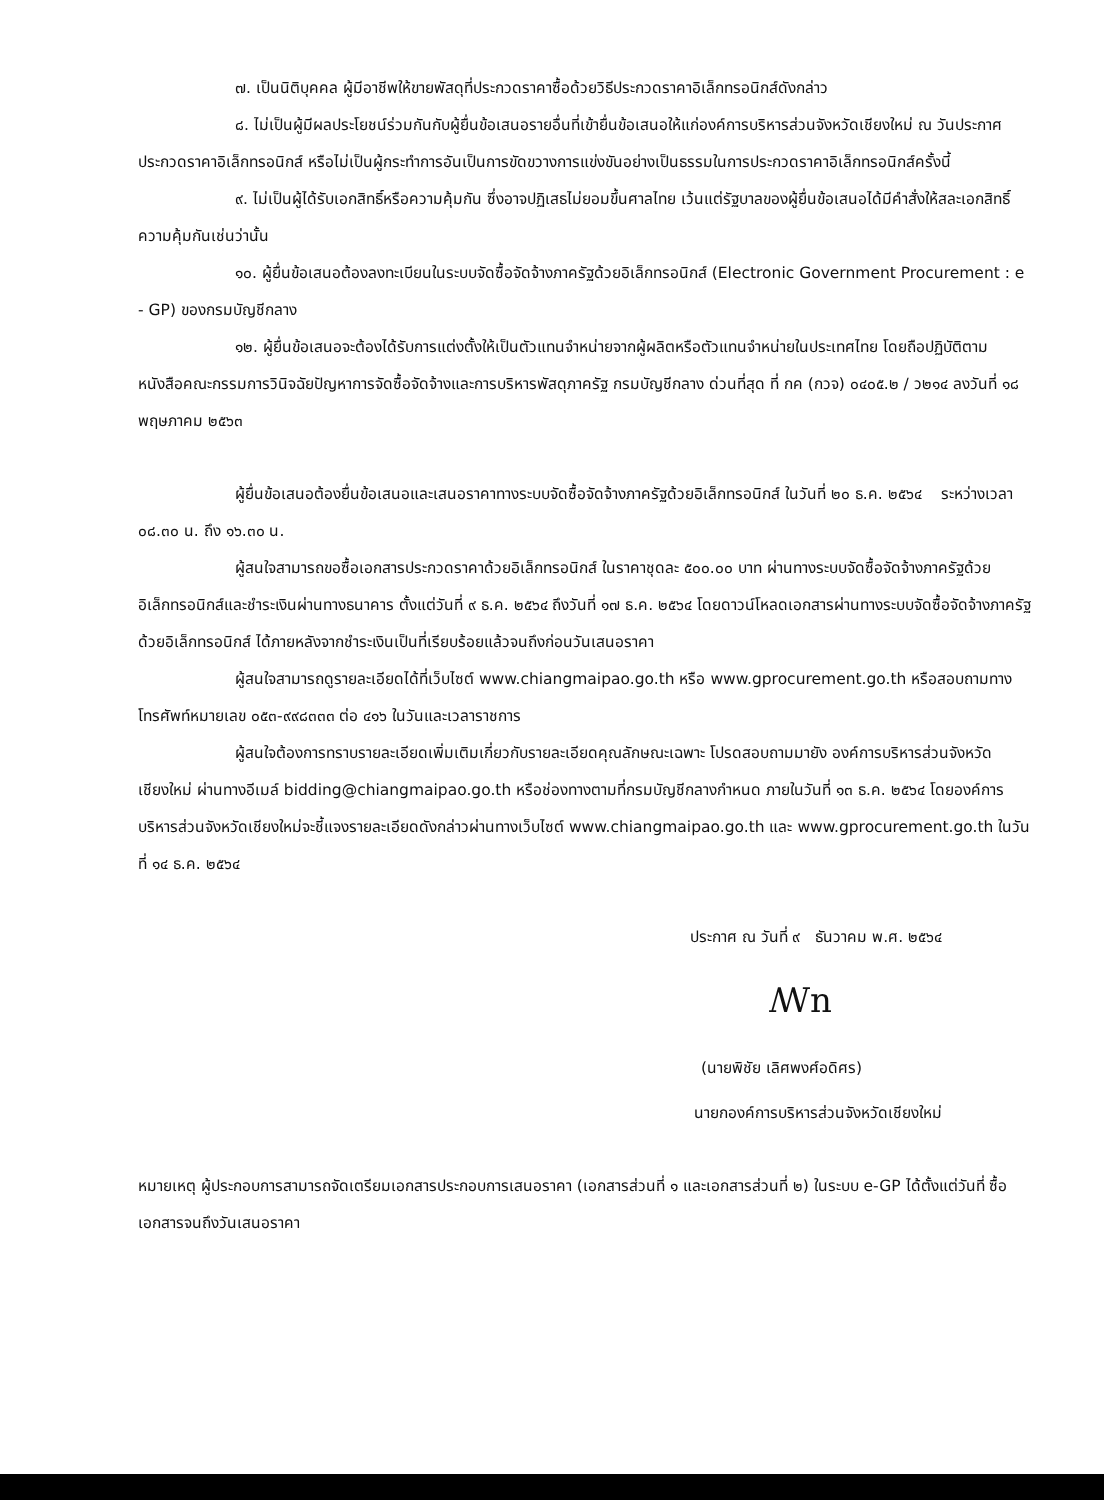๗. เป็นนิติบุคคล ผู้มีอาชีพให้ขายพัสดุที่ประกวดราคาซื้อด้วยวิธีประกวดราคาอิเล็กทรอนิกส์ดังกล่าว
๘. ไม่เป็นผู้มีผลประโยชน์ร่วมกันกับผู้ยื่นข้อเสนอรายอื่นที่เข้ายื่นข้อเสนอให้แก่องค์การบริหารส่วนจังหวัดเชียงใหม่ ณ วันประกาศประกวดราคาอิเล็กทรอนิกส์ หรือไม่เป็นผู้กระทำการอันเป็นการขัดขวางการแข่งขันอย่างเป็นธรรมในการประกวดราคาอิเล็กทรอนิกส์ครั้งนี้
๙. ไม่เป็นผู้ได้รับเอกสิทธิ์หรือความคุ้มกัน ซึ่งอาจปฏิเสธไม่ยอมขึ้นศาลไทย เว้นแต่รัฐบาลของผู้ยื่นข้อเสนอได้มีคำสั่งให้สละเอกสิทธิ์ความคุ้มกันเช่นว่านั้น
๑๐. ผู้ยื่นข้อเสนอต้องลงทะเบียนในระบบจัดซื้อจัดจ้างภาครัฐด้วยอิเล็กทรอนิกส์ (Electronic Government Procurement : e - GP) ของกรมบัญชีกลาง
๑๒. ผู้ยื่นข้อเสนอจะต้องได้รับการแต่งตั้งให้เป็นตัวแทนจำหน่ายจากผู้ผลิตหรือตัวแทนจำหน่ายในประเทศไทย โดยถือปฏิบัติตามหนังสือคณะกรรมการวินิจฉัยปัญหาการจัดซื้อจัดจ้างและการบริหารพัสดุภาครัฐ กรมบัญชีกลาง ด่วนที่สุด ที่ กค (กวจ) ๐๔๐๕.๒ / ว๒๑๔ ลงวันที่ ๑๘ พฤษภาคม ๒๕๖๓
ผู้ยื่นข้อเสนอต้องยื่นข้อเสนอและเสนอราคาทางระบบจัดซื้อจัดจ้างภาครัฐด้วยอิเล็กทรอนิกส์ ในวันที่ ๒๐ ธ.ค. ๒๕๖๔ ระหว่างเวลา ๐๘.๓๐ น. ถึง ๑๖.๓๐ น.
ผู้สนใจสามารถขอซื้อเอกสารประกวดราคาด้วยอิเล็กทรอนิกส์ ในราคาชุดละ ๕๐๐.๐๐ บาท ผ่านทางระบบจัดซื้อจัดจ้างภาครัฐด้วยอิเล็กทรอนิกส์และชำระเงินผ่านทางธนาคาร ตั้งแต่วันที่ ๙ ธ.ค. ๒๕๖๔ ถึงวันที่ ๑๗ ธ.ค. ๒๕๖๔ โดยดาวน์โหลดเอกสารผ่านทางระบบจัดซื้อจัดจ้างภาครัฐด้วยอิเล็กทรอนิกส์ ได้ภายหลังจากชำระเงินเป็นที่เรียบร้อยแล้วจนถึงก่อนวันเสนอราคา
ผู้สนใจสามารถดูรายละเอียดได้ที่เว็บไซต์ www.chiangmaipao.go.th หรือ www.gprocurement.go.th หรือสอบถามทางโทรศัพท์หมายเลข ๐๕๓-๙๙๘๓๓๓ ต่อ ๔๑๖ ในวันและเวลาราชการ
ผู้สนใจต้องการทราบรายละเอียดเพิ่มเติมเกี่ยวกับรายละเอียดคุณลักษณะเฉพาะ โปรดสอบถามมายัง องค์การบริหารส่วนจังหวัดเชียงใหม่ ผ่านทางอีเมล์ bidding@chiangmaipao.go.th หรือช่องทางตามที่กรมบัญชีกลางกำหนด ภายในวันที่ ๑๓ ธ.ค. ๒๕๖๔ โดยองค์การบริหารส่วนจังหวัดเชียงใหม่จะชี้แจงรายละเอียดดังกล่าวผ่านทางเว็บไซต์ www.chiangmaipao.go.th และ www.gprocurement.go.th ในวันที่ ๑๔ ธ.ค. ๒๕๖๔
ประกาศ ณ วันที่ ๙ ธันวาคม พ.ศ. ๒๕๖๔
ꟿn
(นายพิชัย เลิศพงศ์อดิศร)
นายกองค์การบริหารส่วนจังหวัดเชียงใหม่
หมายเหตุ ผู้ประกอบการสามารถจัดเตรียมเอกสารประกอบการเสนอราคา (เอกสารส่วนที่ ๑ และเอกสารส่วนที่ ๒) ในระบบ e-GP ได้ตั้งแต่วันที่ ซื้อเอกสารจนถึงวันเสนอราคา